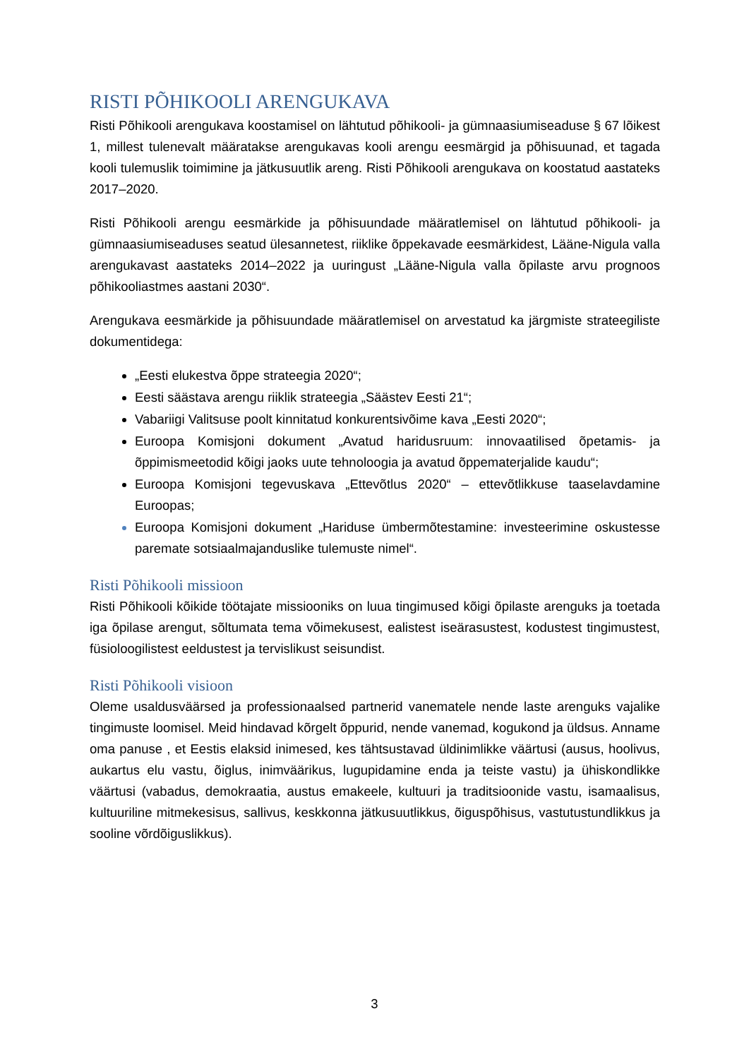RISTI PÕHIKOOLI ARENGUKAVA
Risti Põhikooli arengukava koostamisel on lähtutud põhikooli- ja gümnaasiumiseaduse § 67 lõikest 1, millest tulenevalt määratakse arengukavas kooli arengu eesmärgid ja põhisuunad, et tagada kooli tulemuslik toimimine ja jätkusuutlik areng. Risti Põhikooli arengukava on koostatud aastateks 2017–2020.
Risti Põhikooli arengu eesmärkide ja põhisuundade määratlemisel on lähtutud põhikooli- ja gümnaasiumiseaduses seatud ülesannetest, riiklike õppekavade eesmärkidest, Lääne-Nigula valla arengukavast aastateks 2014–2022 ja uuringust „Lääne-Nigula valla õpilaste arvu prognoos põhikooliastmes aastani 2030“.
Arengukava eesmärkide ja põhisuundade määratlemisel on arvestatud ka järgmiste strateegiliste dokumentidega:
„Eesti elukestva õppe strateegia 2020“;
Eesti säästava arengu riiklik strateegia „Säästev Eesti 21“;
Vabariigi Valitsuse poolt kinnitatud konkurentsivõime kava „Eesti 2020“;
Euroopa Komisjoni dokument „Avatud haridusruum: innovaatilised õpetamis- ja õppimismeetodid kõigi jaoks uute tehnoloogia ja avatud õppematerjalide kaudu“;
Euroopa Komisjoni tegevuskava „Ettevõtlus 2020“ – ettevõtlikkuse taaselavdamine Euroopas;
Euroopa Komisjoni dokument „Hariduse ümbermõtestamine: investeerimine oskustesse paremate sotsiaalmajanduslike tulemuste nimel“.
Risti Põhikooli missioon
Risti Põhikooli kõikide töötajate missiooniks on luua tingimused kõigi õpilaste arenguks ja toetada iga õpilase arengut, sõltumata tema võimekusest, ealistest iseärasustest, kodustest tingimustest, füsioloogilistest eeldustest ja tervislikust seisundist.
Risti Põhikooli visioon
Oleme usaldusväärsed ja professionaalsed partnerid vanematele nende laste arenguks vajalike tingimuste loomisel. Meid hindavad kõrgelt õppurid, nende vanemad, kogukond ja üldsus. Anname oma panuse , et Eestis elaksid inimesed, kes tähtsustavad üldinimlikke väärtusi (ausus, hoolivus, aukartus elu vastu, õiglus, inimväärikus, lugupidamine enda ja teiste vastu) ja ühiskondlikke väärtusi (vabadus, demokraatia, austus emakeele, kultuuri ja traditsioonide vastu, isamaalisus, kultuuriline mitmekesisus, sallivus, keskkonna jätkusuutlikkus, õiguspõhisus, vastutustundlikkus ja sooline võrdõiguslikkus).
3